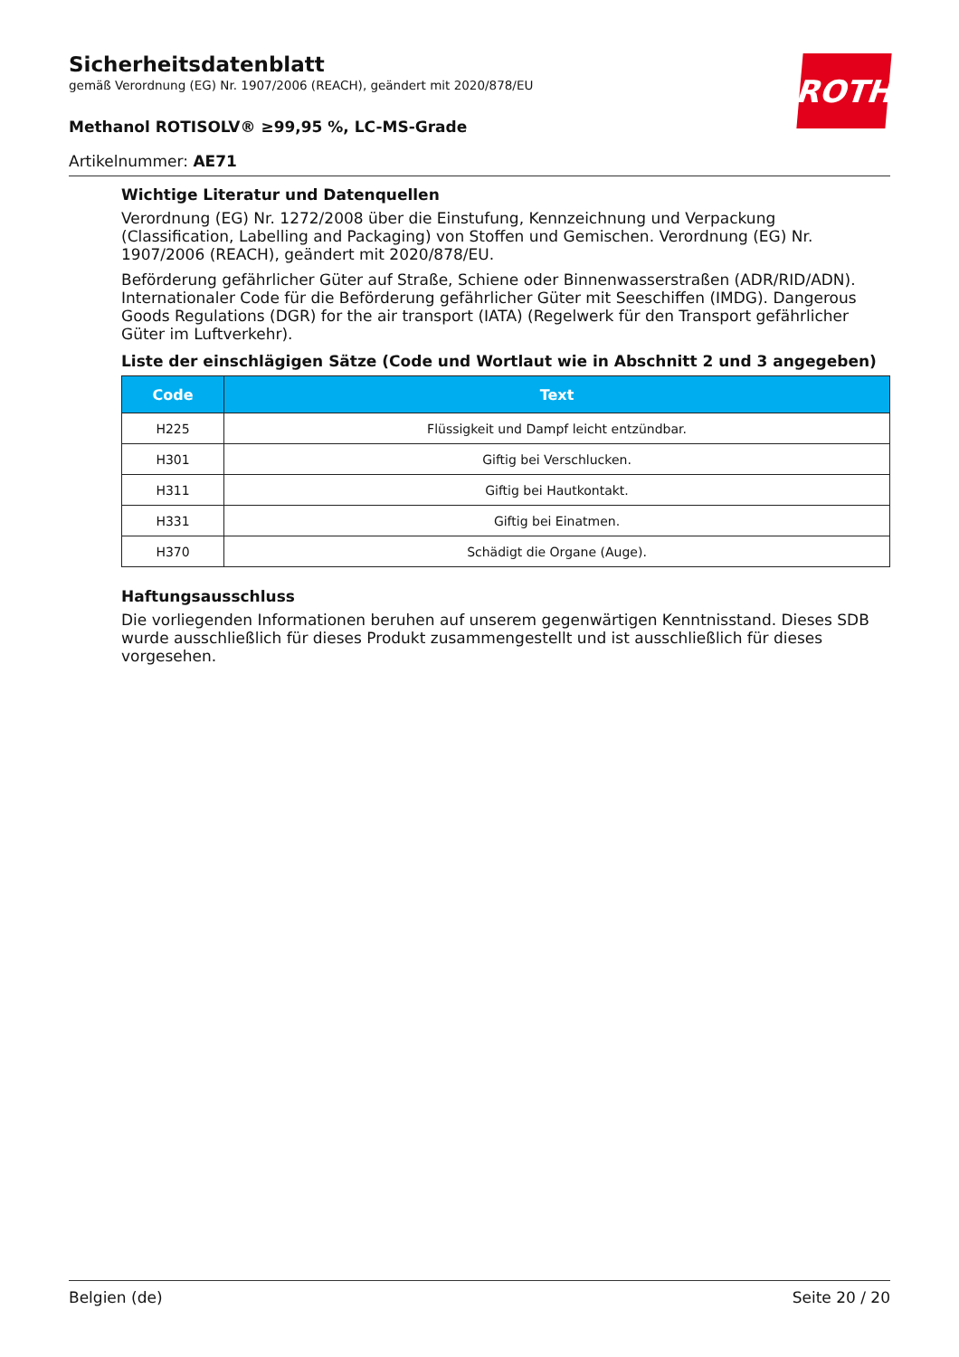ROTH
Sicherheitsdatenblatt
gemäß Verordnung (EG) Nr. 1907/2006 (REACH), geändert mit 2020/878/EU
Methanol ROTISOLV® ≥99,95 %, LC-MS-Grade
Artikelnummer: AE71
Wichtige Literatur und Datenquellen
Verordnung (EG) Nr. 1272/2008 über die Einstufung, Kennzeichnung und Verpackung (Classification, Labelling and Packaging) von Stoffen und Gemischen. Verordnung (EG) Nr. 1907/2006 (REACH), geändert mit 2020/878/EU.
Beförderung gefährlicher Güter auf Straße, Schiene oder Binnenwasserstraßen (ADR/RID/ADN). Internationaler Code für die Beförderung gefährlicher Güter mit Seeschiffen (IMDG). Dangerous Goods Regulations (DGR) for the air transport (IATA) (Regelwerk für den Transport gefährlicher Güter im Luftverkehr).
Liste der einschlägigen Sätze (Code und Wortlaut wie in Abschnitt 2 und 3 angegeben)
| Code | Text |
| --- | --- |
| H225 | Flüssigkeit und Dampf leicht entzündbar. |
| H301 | Giftig bei Verschlucken. |
| H311 | Giftig bei Hautkontakt. |
| H331 | Giftig bei Einatmen. |
| H370 | Schädigt die Organe (Auge). |
Haftungsausschluss
Die vorliegenden Informationen beruhen auf unserem gegenwärtigen Kenntnisstand. Dieses SDB wurde ausschließlich für dieses Produkt zusammengestellt und ist ausschließlich für dieses vorgesehen.
Belgien (de) Seite 20 / 20